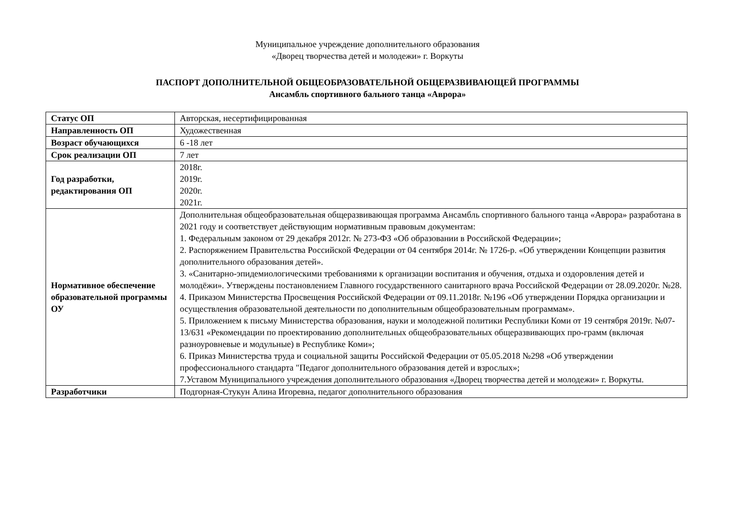Муниципальное учреждение дополнительного образования
«Дворец творчества детей и молодежи» г. Воркуты
ПАСПОРТ ДОПОЛНИТЕЛЬНОЙ ОБЩЕОБРАЗОВАТЕЛЬНОЙ ОБЩЕРАЗВИВАЮЩЕЙ ПРОГРАММЫ
Ансамбль спортивного бального танца «Аврора»
| Статус ОП | Авторская, несертифицированная |
| Направленность ОП | Художественная |
| Возраст обучающихся | 6 -18 лет |
| Срок реализации ОП | 7 лет |
| Год разработки, редактирования ОП | 2018г. 2019г. 2020г. 2021г. |
| Нормативное обеспечение образовательной программы ОУ | Дополнительная общеобразовательная общеразвивающая программа Ансамбль спортивного бального танца «Аврора» разработана в 2021 году и соответствует действующим нормативным правовым документам: 1. Федеральным законом от 29 декабря 2012г. № 273-ФЗ «Об образовании в Российской Федерации»; 2. Распоряжением Правительства Российской Федерации от 04 сентября 2014г. № 1726-р. «Об утверждении Концепции развития дополнительного образования детей». 3. «Санитарно-эпидемиологическими требованиями к организации воспитания и обучения, отдыха и оздоровления детей и молодёжи». Утверждены постановлением Главного государственного санитарного врача Российской Федерации от 28.09.2020г. №28. 4. Приказом Министерства Просвещения Российской Федерации от 09.11.2018г. №196 «Об утверждении Порядка организации и осуществления образовательной деятельности по дополнительным общеобразовательным программам». 5. Приложением к письму Министерства образования, науки и молодежной политики Республики Коми от 19 сентября 2019г. №07-13/631 «Рекомендации по проектированию дополнительных общеобразовательных общеразвивающих про-грамм (включая разноуровневые и модульные) в Республике Коми»; 6. Приказ Министерства труда и социальной защиты Российской Федерации от 05.05.2018 №298 «Об утверждении профессионального стандарта "Педагог дополнительного образования детей и взрослых»; 7.Уставом Муниципального учреждения дополнительного образования «Дворец творчества детей и молодежи» г. Воркуты. |
| Разработчики | Подгорная-Стукун Алина Игоревна, педагог дополнительного образования |